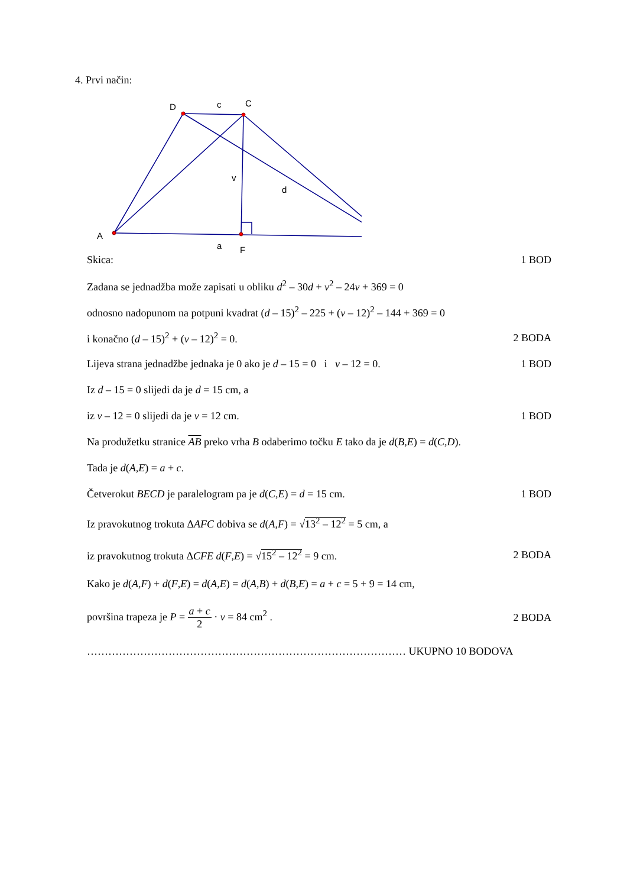4. Prvi način:
D
c
C
v
d
A
a
F
Skica: 1 BOD
Zadana se jednadžba može zapisati u obliku d<sup>2</sup> – 30d + v<sup>2</sup> – 24v + 369 = 0
odnosno nadopunom na potpuni kvadrat (d – 15)<sup>2</sup> – 225 + (v – 12)<sup>2</sup> – 144 + 369 = 0
i konačno (d – 15)<sup>2</sup> + (v – 12)<sup>2</sup> = 0. 2 BODA
Lijeva strana jednadžbe jednaka je 0 ako je d – 15 = 0 i v – 12 = 0. 1 BOD
Iz d – 15 = 0 slijedi da je d = 15 cm, a
iz v – 12 = 0 slijedi da je v = 12 cm. 1 BOD
Na produžetku stranice AB preko vrha B odaberimo točku E tako da je d(B,E) = d(C,D).
Tada je d(A,E) = a + c.
Četverokut BECD je paralelogram pa je d(C,E) = d = 15 cm. 1 BOD
Iz pravokutnog trokuta ΔAFC dobiva se d(A,F) = √13<sup>2</sup> – 12<sup>2</sup> = 5 cm, a
iz pravokutnog trokuta ΔCFE d(F,E) = √15<sup>2</sup> – 12<sup>2</sup> = 9 cm. 2 BODA
Kako je d(A,F) + d(F,E) = d(A,E) = d(A,B) + d(B,E) = a + c = 5 + 9 = 14 cm,
površina trapeza je P = a + c 2 · v = 84 cm<sup>2</sup> . 2 BODA
……………………………………………………………………………… UKUPNO 10 BODOVA